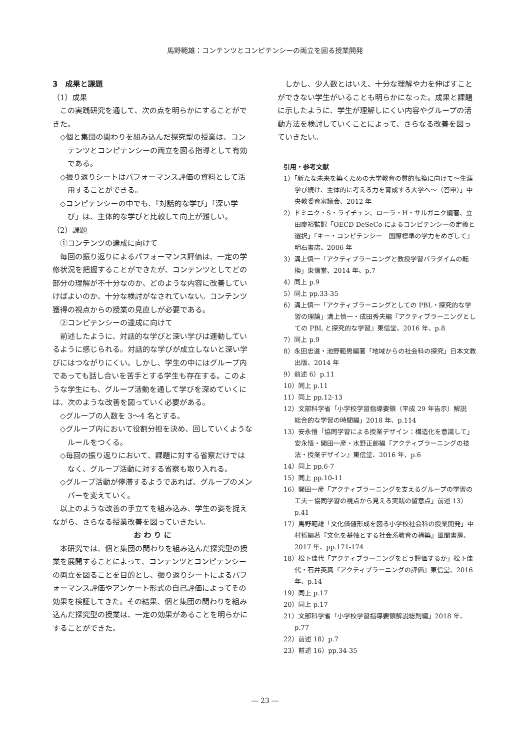馬野範雄：コンテンツとコンピテンシーの両立を図る授業開発
3　成果と課題
（1）成果
この実践研究を通して、次の点を明らかにすることができた。
◇個と集団の関わりを組み込んだ探究型の授業は、コンテンツとコンピテンシーの両立を図る指導として有効である。
◇振り返りシートはパフォーマンス評価の資料として活用することができる。
◇コンピテンシーの中でも、「対話的な学び」「深い学び」は、主体的な学びと比較して向上が難しい。
（2）課題
①コンテンツの達成に向けて
毎回の振り返りによるパフォーマンス評価は、一定の学修状況を把握することができたが、コンテンツとしてどの部分の理解が不十分なのか、どのような内容に改善していけばよいのか、十分な検討がなされていない。コンテンツ獲得の視点からの授業の見直しが必要である。
②コンピテンシーの達成に向けて
前述したように、対話的な学びと深い学びは連動しているように感じられる。対話的な学びが成立しないと深い学びにはつながりにくい。しかし、学生の中にはグループ内であっても話し合いを苦手とする学生も存在する。このような学生にも、グループ活動を通して学びを深めていくには、次のような改善を図っていく必要がある。
◇グループの人数を 3〜4 名とする。
◇グループ内において役割分担を決め、回していくようなルールをつくる。
◇毎回の振り返りにおいて、課題に対する省察だけではなく、グループ活動に対する省察も取り入れる。
◇グループ活動が停滞するようであれば、グループのメンバーを変えていく。
以上のような改善の手立てを組み込み、学生の姿を捉えながら、さらなる授業改善を図っていきたい。
お わ り に
本研究では、個と集団の関わりを組み込んだ探究型の授業を展開することによって、コンテンツとコンピテンシーの両立を図ることを目的とし、振り返りシートによるパフォーマンス評価やアンケート形式の自己評価によってその効果を検証してきた。その結果、個と集団の関わりを組み込んだ探究型の授業は、一定の効果があることを明らかにすることができた。
しかし、少人数とはいえ、十分な理解や力を伸ばすことができない学生がいることも明らかになった。成果と課題に示したように、学生が理解しにくい内容やグループの活動方法を検討していくことによって、さらなる改善を図っていきたい。
引用・参考文献
1）「新たな未来を築くための大学教育の質的転換に向けて〜生涯学び続け、主体的に考える力を育成する大学へ〜（答申）」中央教委育審議会、2012 年
2）ドミニク・S・ライチェン、ローラ・H・サルガニク編著、立田慶裕監訳「OECD DeSeCo によるコンピテンシーの定義と選択」『キー・コンピテンシー　国際標準の学力をめざして』明石書店、2006 年
3）溝上慎一「アクティブラーニングと教授学習パラダイムの転換」東信堂、2014 年、p.7
4）同上 p.9
5）同上 pp.33-35
6）溝上慎一「アクティブラーニングとしての PBL・探究的な学習の理論」溝上慎一・成田秀夫編『アクティブラーニングとしての PBL と探究的な学習』東信堂、2016 年、p.8
7）同上 p.9
8）永田忠道・池野範男編著「地域からの社会科の探究」日本文教出版、2014 年
9）前述 6）p.11
10）同上 p.11
11）同上 pp.12-13
12）文部科学省「小学校学習指導要領（平成 29 年告示）解説　総合的な学習の時間編」2018 年、p.114
13）安永悟「協同学習による授業デザイン：構造化を意識して」安永悟・関田一彦・水野正郎編『アクティブラーニングの技法・授業デザイン』東信堂、2016 年、p.6
14）同上 pp.6-7
15）同上 pp.10-11
16）関田一彦「アクティブラーニングを支えるグループの学習の工夫－協同学習の視点から見える実践の留意点」前述 13）p.41
17）馬野範雄「文化価値形成を図る小学校社会科の授業開発」中村哲編著『文化を基軸とする社会系教育の構築』風間書房、2017 年、pp.171-174
18）松下佳代「アクティブラーニングをどう評価するか」松下佳代・石井英真『アクティブラーニングの評価』東信堂、2016 年、p.14
19）同上 p.17
20）同上 p.17
21）文部科学省「小学校学習指導要領解説総則編」2018 年、p.77
22）前述 18）p.7
23）前述 16）pp.34-35
― 23 ―